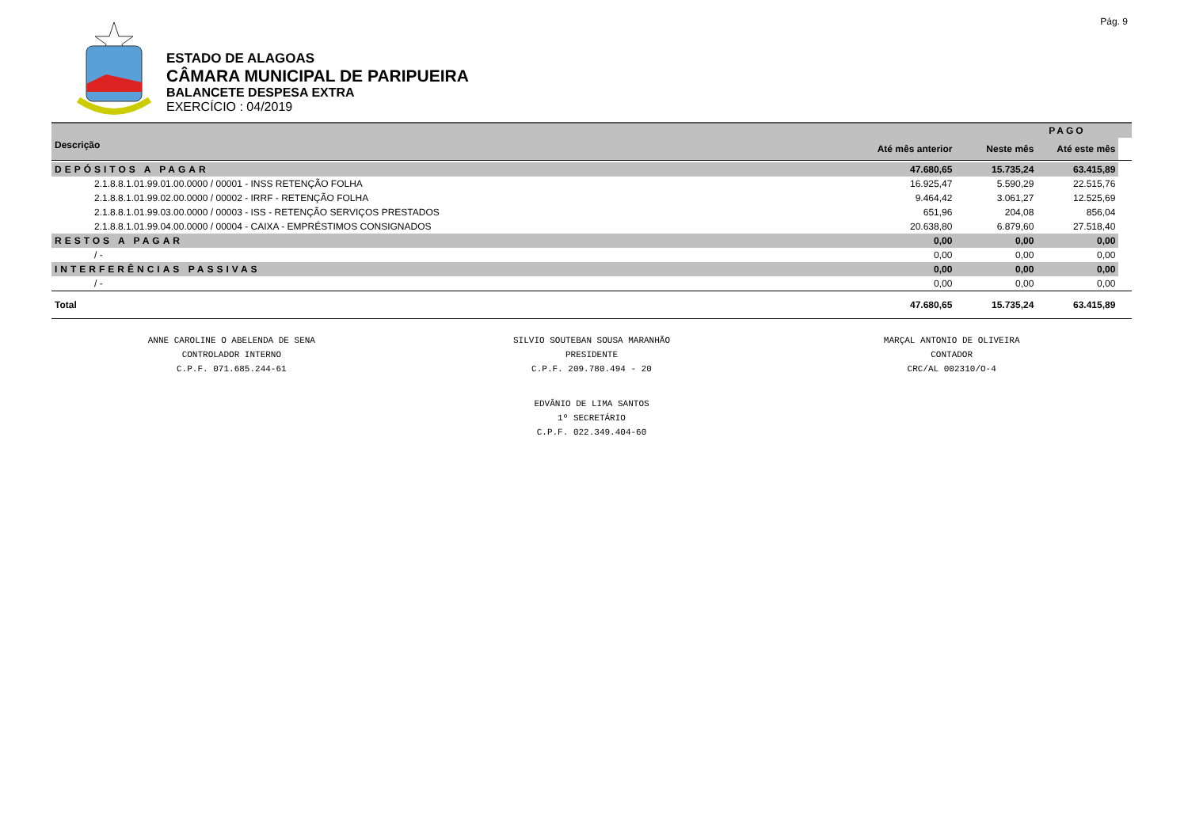Pág. 9
ESTADO DE ALAGOAS
CÂMARA MUNICIPAL DE PARIPUEIRA
BALANCETE DESPESA EXTRA
EXERCÍCIO : 04/2019
| | | PAGO | | |
| --- | --- | --- | --- | --- |
| Descrição | Até mês anterior | Neste mês | Até este mês | |
| DEPÓSITOS A PAGAR | 47.680,65 | 15.735,24 | 63.415,89 | |
| 2.1.8.8.1.01.99.01.00.0000 / 00001 - INSS RETENÇÃO FOLHA | 16.925,47 | 5.590,29 | 22.515,76 | |
| 2.1.8.8.1.01.99.02.00.0000 / 00002 - IRRF - RETENÇÃO FOLHA | 9.464,42 | 3.061,27 | 12.525,69 | |
| 2.1.8.8.1.01.99.03.00.0000 / 00003 - ISS - RETENÇÃO SERVIÇOS PRESTADOS | 651,96 | 204,08 | 856,04 | |
| 2.1.8.8.1.01.99.04.00.0000 / 00004 - CAIXA - EMPRÉSTIMOS CONSIGNADOS | 20.638,80 | 6.879,60 | 27.518,40 | |
| RESTOS A PAGAR | 0,00 | 0,00 | 0,00 | |
| / - | 0,00 | 0,00 | 0,00 | |
| INTERFERÊNCIAS PASSIVAS | 0,00 | 0,00 | 0,00 | |
| / - | 0,00 | 0,00 | 0,00 | |
| Total | 47.680,65 | 15.735,24 | 63.415,89 | |
ANNE CAROLINE O ABELENDA DE SENA
CONTROLADOR INTERNO
C.P.F. 071.685.244-61
SILVIO SOUTEBAN SOUSA MARANHÃO
PRESIDENTE
C.P.F. 209.780.494 - 20
MARÇAL ANTONIO DE OLIVEIRA
CONTADOR
CRC/AL 002310/O-4
EDVÂNIO DE LIMA SANTOS
1º SECRETÁRIO
C.P.F. 022.349.404-60